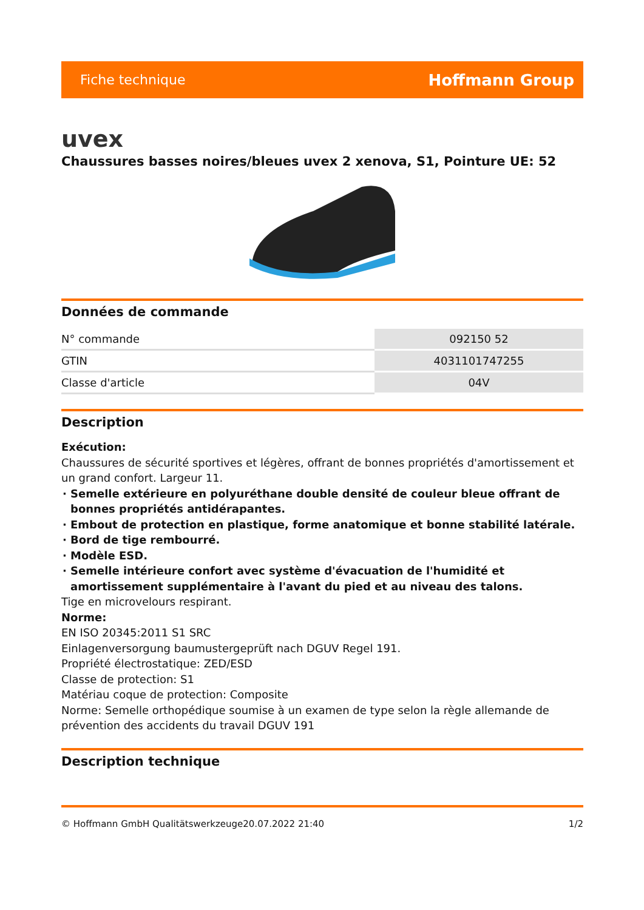Fiche technique Hoffmann Group
uvex
Chaussures basses noires/bleues uvex 2 xenova, S1, Pointure UE: 52
Données de commande
| N° commande | 092150 52 |
| GTIN | 4031101747255 |
| Classe d'article | 04V |
Description
Exécution:
Chaussures de sécurité sportives et légères, offrant de bonnes propriétés d'amortissement et un grand confort. Largeur 11.
Semelle extérieure en polyuréthane double densité de couleur bleue offrant de bonnes propriétés antidérapantes.
Embout de protection en plastique, forme anatomique et bonne stabilité latérale.
Bord de tige rembourré.
Modèle ESD.
Semelle intérieure confort avec système d'évacuation de l'humidité et amortissement supplémentaire à l'avant du pied et au niveau des talons.
Tige en microvelours respirant.
Norme:
EN ISO 20345:2011 S1 SRC
Einlagenversorgung baumustergeprüft nach DGUV Regel 191.
Propriété électrostatique: ZED/ESD
Classe de protection: S1
Matériau coque de protection: Composite
Norme: Semelle orthopédique soumise à un examen de type selon la règle allemande de prévention des accidents du travail DGUV 191
Description technique
© Hoffmann GmbH Qualitätswerkzeuge 20.07.2022 21:40 1/2